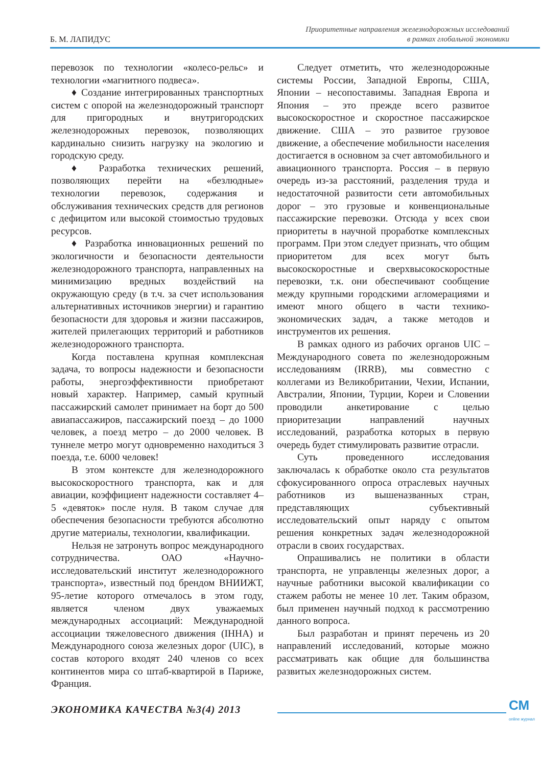Б. М. ЛАПИДУС
Приоритетные направления железнодорожных исследований
в рамках глобальной экономики
перевозок по технологии «колесо-рельс» и технологии «магнитного подвеса».
♦ Создание интегрированных транспортных систем с опорой на железнодорожный транспорт для пригородных и внутригородских железнодорожных перевозок, позволяющих кардинально снизить нагрузку на экологию и городскую среду.
♦ Разработка технических решений, позволяющих перейти на «безлюдные» технологии перевозок, содержания и обслуживания технических средств для регионов с дефицитом или высокой стоимостью трудовых ресурсов.
♦ Разработка инновационных решений по экологичности и безопасности деятельности железнодорожного транспорта, направленных на минимизацию вредных воздействий на окружающую среду (в т.ч. за счет использования альтернативных источников энергии) и гарантию безопасности для здоровья и жизни пассажиров, жителей прилегающих территорий и работников железнодорожного транспорта.
Когда поставлена крупная комплексная задача, то вопросы надежности и безопасности работы, энергоэффективности приобретают новый характер. Например, самый крупный пассажирский самолет принимает на борт до 500 авиапассажиров, пассажирский поезд – до 1000 человек, а поезд метро – до 2000 человек. В туннеле метро могут одновременно находиться 3 поезда, т.е. 6000 человек!
В этом контексте для железнодорожного высокоскоростного транспорта, как и для авиации, коэффициент надежности составляет 4–5 «девяток» после нуля. В таком случае для обеспечения безопасности требуются абсолютно другие материалы, технологии, квалификации.
Нельзя не затронуть вопрос международного сотрудничества. ОАО «Научно-исследовательский институт железнодорожного транспорта», известный под брендом ВНИИЖТ, 95-летие которого отмечалось в этом году, является членом двух уважаемых международных ассоциаций: Международной ассоциации тяжеловесного движения (IHHA) и Международного союза железных дорог (UIC), в состав которого входят 240 членов со всех континентов мира со штаб-квартирой в Париже, Франция.
Следует отметить, что железнодорожные системы России, Западной Европы, США, Японии – несопоставимы. Западная Европа и Япония – это прежде всего развитое высокоскоростное и скоростное пассажирское движение. США – это развитое грузовое движение, а обеспечение мобильности населения достигается в основном за счет автомобильного и авиационного транспорта. Россия – в первую очередь из-за расстояний, разделения труда и недостаточной развитости сети автомобильных дорог – это грузовые и конвенциональные пассажирские перевозки. Отсюда у всех свои приоритеты в научной проработке комплексных программ. При этом следует признать, что общим приоритетом для всех могут быть высокоскоростные и сверхвысокоскоростные перевозки, т.к. они обеспечивают сообщение между крупными городскими агломерациями и имеют много общего в части технико-экономических задач, а также методов и инструментов их решения.
В рамках одного из рабочих органов UIC – Международного совета по железнодорожным исследованиям (IRRB), мы совместно с коллегами из Великобритании, Чехии, Испании, Австралии, Японии, Турции, Кореи и Словении проводили анкетирование с целью приоритезации направлений научных исследований, разработка которых в первую очередь будет стимулировать развитие отрасли.
Суть проведенного исследования заключалась к обработке около ста результатов сфокусированного опроса отраслевых научных работников из вышеназванных стран, представляющих субъективный исследовательский опыт наряду с опытом решения конкретных задач железнодорожной отрасли в своих государствах.
Опрашивались не политики в области транспорта, не управленцы железных дорог, а научные работники высокой квалификации со стажем работы не менее 10 лет. Таким образом, был применен научный подход к рассмотрению данного вопроса.
Был разработан и принят перечень из 20 направлений исследований, которые можно рассматривать как общие для большинства развитых железнодорожных систем.
ЭКОНОМИКА КАЧЕСТВА №3(4) 2013
СМ
online журнал